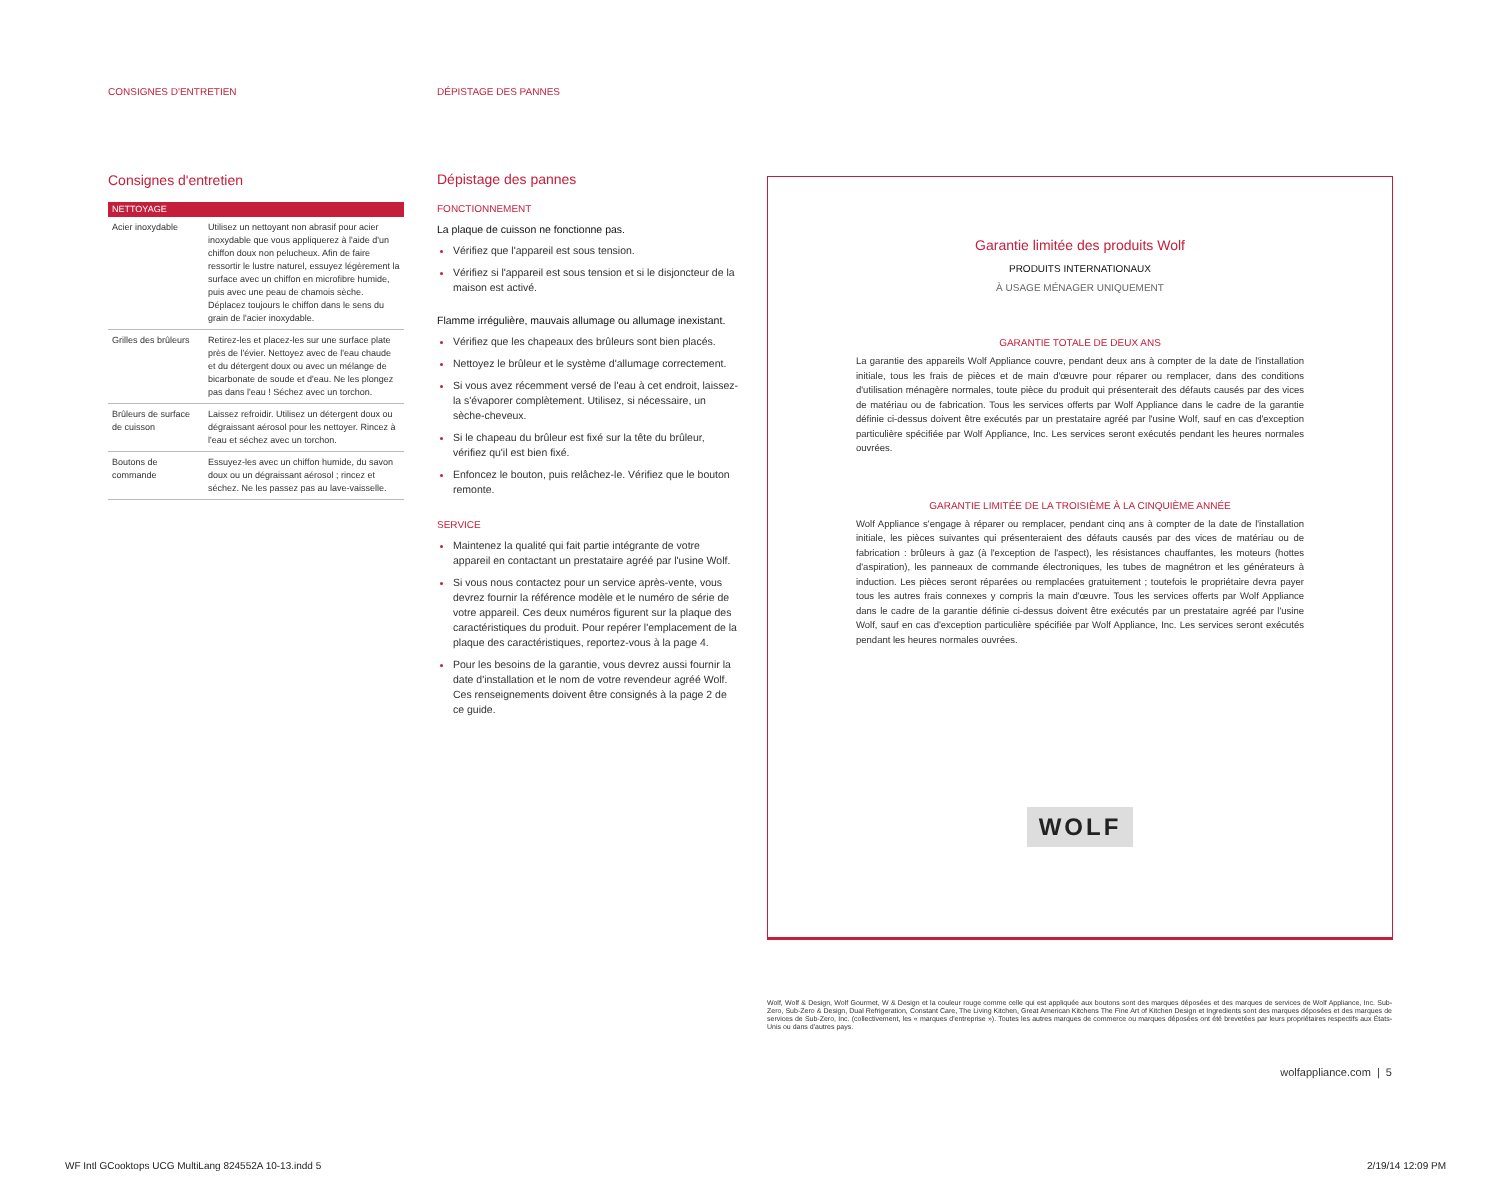CONSIGNES D'ENTRETIEN DÉPISTAGE DES PANNES
Consignes d'entretien
| NETTOYAGE | |
| --- | --- |
| Acier inoxydable | Utilisez un nettoyant non abrasif pour acier inoxydable que vous appliquerez à l'aide d'un chiffon doux non pelucheux. Afin de faire ressortir le lustre naturel, essuyez légèrement la surface avec un chiffon en microfibre humide, puis avec une peau de chamois sèche. Déplacez toujours le chiffon dans le sens du grain de l'acier inoxydable. |
| Grilles des brûleurs | Retirez-les et placez-les sur une surface plate près de l'évier. Nettoyez avec de l'eau chaude et du détergent doux ou avec un mélange de bicarbonate de soude et d'eau. Ne les plongez pas dans l'eau ! Séchez avec un torchon. |
| Brûleurs de surface de cuisson | Laissez refroidir. Utilisez un détergent doux ou dégraissant aérosol pour les nettoyer. Rincez à l'eau et séchez avec un torchon. |
| Boutons de commande | Essuyez-les avec un chiffon humide, du savon doux ou un dégraissant aérosol ; rincez et séchez. Ne les passez pas au lave-vaisselle. |
Dépistage des pannes
FONCTIONNEMENT
La plaque de cuisson ne fonctionne pas.
Vérifiez que l'appareil est sous tension.
Vérifiez si l'appareil est sous tension et si le disjoncteur de la maison est activé.
Flamme irrégulière, mauvais allumage ou allumage inexistant.
Vérifiez que les chapeaux des brûleurs sont bien placés.
Nettoyez le brûleur et le système d'allumage correctement.
Si vous avez récemment versé de l'eau à cet endroit, laissez-la s'évaporer complètement. Utilisez, si nécessaire, un sèche-cheveux.
Si le chapeau du brûleur est fixé sur la tête du brûleur, vérifiez qu'il est bien fixé.
Enfoncez le bouton, puis relâchez-le. Vérifiez que le bouton remonte.
SERVICE
Maintenez la qualité qui fait partie intégrante de votre appareil en contactant un prestataire agréé par l'usine Wolf.
Si vous nous contactez pour un service après-vente, vous devrez fournir la référence modèle et le numéro de série de votre appareil. Ces deux numéros figurent sur la plaque des caractéristiques du produit. Pour repérer l'emplacement de la plaque des caractéristiques, reportez-vous à la page 4.
Pour les besoins de la garantie, vous devrez aussi fournir la date d'installation et le nom de votre revendeur agréé Wolf. Ces renseignements doivent être consignés à la page 2 de ce guide.
Garantie limitée des produits Wolf
PRODUITS INTERNATIONAUX
À USAGE MÉNAGER UNIQUEMENT
GARANTIE TOTALE DE DEUX ANS
La garantie des appareils Wolf Appliance couvre, pendant deux ans à compter de la date de l'installation initiale, tous les frais de pièces et de main d'œuvre pour réparer ou remplacer, dans des conditions d'utilisation ménagère normales, toute pièce du produit qui présenterait des défauts causés par des vices de matériau ou de fabrication. Tous les services offerts par Wolf Appliance dans le cadre de la garantie définie ci-dessus doivent être exécutés par un prestataire agréé par l'usine Wolf, sauf en cas d'exception particulière spécifiée par Wolf Appliance, Inc. Les services seront exécutés pendant les heures normales ouvrées.
GARANTIE LIMITÉE DE LA TROISIÈME À LA CINQUIÈME ANNÉE
Wolf Appliance s'engage à réparer ou remplacer, pendant cinq ans à compter de la date de l'installation initiale, les pièces suivantes qui présenteraient des défauts causés par des vices de matériau ou de fabrication : brûleurs à gaz (à l'exception de l'aspect), les résistances chauffantes, les moteurs (hottes d'aspiration), les panneaux de commande électroniques, les tubes de magnétron et les générateurs à induction. Les pièces seront réparées ou remplacées gratuitement ; toutefois le propriétaire devra payer tous les autres frais connexes y compris la main d'œuvre. Tous les services offerts par Wolf Appliance dans le cadre de la garantie définie ci-dessus doivent être exécutés par un prestataire agréé par l'usine Wolf, sauf en cas d'exception particulière spécifiée par Wolf Appliance, Inc. Les services seront exécutés pendant les heures normales ouvrées.
WOLF
Wolf, Wolf & Design, Wolf Gourmet, W & Design et la couleur rouge comme celle qui est appliquée aux boutons sont des marques déposées et des marques de services de Wolf Appliance, Inc. Sub-Zero, Sub-Zero & Design, Dual Refrigeration, Constant Care, The Living Kitchen, Great American Kitchens The Fine Art of Kitchen Design et Ingredients sont des marques déposées et des marques de services de Sub-Zero, Inc. (collectivement, les « marques d'entreprise »). Toutes les autres marques de commerce ou marques déposées ont été brevetées par leurs propriétaires respectifs aux États-Unis ou dans d'autres pays.
wolfappliance.com | 5
WF Intl GCooktops UCG MultiLang 824552A 10-13.indd 5
2/19/14 12:09 PM